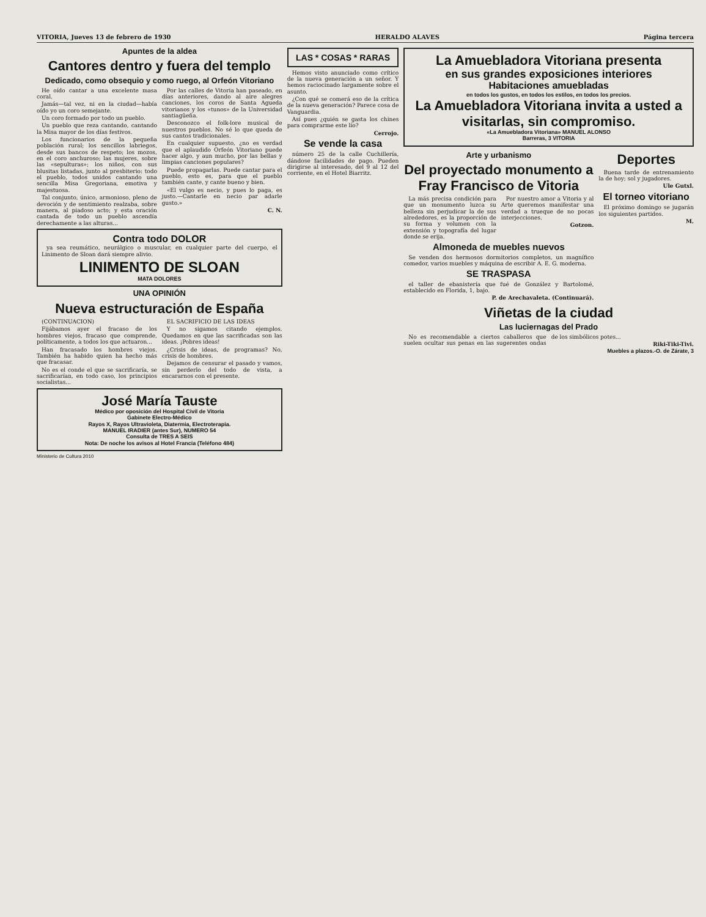VITORIA, Jueves 13 de febrero de 1930 HERALDO ALAVES Página tercera
Apuntes de la aldea
Cantores dentro y fuera del templo
Dedicado, como obsequio y como ruego, al Orfeón Vitoriano
He oído cantar a una excelente masa coral.
Jamás—tal vez, ni en la ciudad—había oído yo un coro semejante.
Un coro formado por todo un pueblo.
Un pueblo que reza cantando, cantando la Misa mayor de los días festivos.
Los funcionarios de la pequeña población rural; los sencillos labriegos, desde sus bancos de respeto; los mozos, en el coro anchuroso; las mujeres, sobre las «sepulturas»; los niños, con sus blusitas listadas, junto al presbiterio: todo el pueblo, todos unidos cantando una sencilla Misa Gregoriana, emotiva y majestuosa.
Tal conjunto, único, armonioso, pleno de devoción y de sentimiento realzaba, sobre manera, al piadoso acto; y esta oración cantada de todo un pueblo ascendía derechamente a las alturas...
Por las calles de Vitoria han paseado, en días anteriores, dando al aire alegres canciones, los coros de Santa Agueda vitorianos y los «tunos» de la Universidad santiagüeña.
Desconozco el folk-lore musical de nuestros pueblos. No sé lo que queda de sus cantos tradicionales.
En cualquier supuesto, ¿no es verdad que el aplaudido Orfeón Vitoriano puede hacer algo, y aun mucho, por las bellas y limpias canciones populares?
Puede propagarlas. Puede cantar para el pueblo, esto es, para que el pueblo también cante, y cante bueno y bien.
«El vulgo es necio, y pues lo paga, es justo.—Cantarle en necio par adarle gusto.»
C. N.
Contra todo DOLOR
ya sea reumático, neurálgico o muscular, en cualquier parte del cuerpo, el Linimento de Sloan dará siempre alivio.
LINIMENTO DE SLOAN
MATA DOLORES
UNA OPINIÓN
Nueva estructuración de España
(CONTINUACION)
Fijábamos ayer el fracaso de los hombres viejos, fracaso que comprende, políticamente, a todos los que actuaron...
Han fracasado los hombres viejos. También ha habido quien ha hecho más que fracasar.
No es el conde el que se sacrificaría, se sacrificarían, en todo caso, los principios socialistas...
EL SACRIFICIO DE LAS IDEAS
Y no sigamos citando ejemplos. Quedamos en que las sacrificadas son las ideas. ¡Pobres ideas!
¿Crisis de ideas, de programas? No, crisis de hombres.
Dejamos de censurar el pasado y vamos, sin perderlo del todo de vista, a encararnos con el presente.
José María Tauste
Médico por oposición del Hospital Civil de Vitoria
Gabinete Electro-Médico
Rayos X, Rayos Ultravioleta, Diatermia, Electroterapia.
MANUEL IRADIER (antes Sur), NUMERO 54
Consulta de TRES A SEIS
Nota: De noche los avisos al Hotel Francia (Teléfono 484)
LAS * COSAS * RARAS
Hemos visto anunciado como crítico de la nueva generación a un señor. Y hemos raciocinado largamente sobre el asunto.
¿Con qué se comerá eso de la crítica de la nueva generación? Parece cosa de Vanguardia.
Así pues ¿quién se gasta los chines para comprarme este lío?
Cerrojo.
Se vende la casa
número 25 de la calle Cuchillería, dándose facilidades de pago. Pueden dirigirse al interesado, del 9 al 12 del corriente, en el Hotel Biarritz.
La Amuebladora Vitoriana presenta
en sus grandes exposiciones interiores
Habitaciones amuebladas
en todos los gustos, en todos los estilos, en todos los precios.
La Amuebladora Vitoriana invita a usted a visitarlas, sin compromiso.
«La Amuebladora Vitoriana» MANUEL ALONSO
Barreras, 3 VITORIA
Arte y urbanismo
Del proyectado monumento a Fray Francisco de Vitoria
La más precisa condición para que un monumento luzca su belleza sin perjudicar la de sus alrededores, es la proporción de su forma y volumen con la extensión y topografía del lugar donde se erija.
Por nuestro amor a Vitoria y al Arte queremos manifestar una verdad a trueque de no pocas interjecciones.
Gotzon.
Almoneda de muebles nuevos
Se venden dos hermosos dormitorios completos, un magnífico comedor, varios muebles y máquina de escribir A. E. G. moderna.
SE TRASPASA
el taller de ebanistería que fué de González y Bartolomé, establecido en Florida, 1, bajo.
P. de Arechavaleta. (Continuará).
Deportes
Buena tarde de entrenamiento la de hoy; sol y jugadores.
Ule Gutxl.
El torneo vitoriano
El próximo domingo se jugarán los siguientes partidos.
M.
Viñetas de la ciudad
Las luciernagas del Prado
No es recomendable a ciertos caballeros que suelen ocultar sus penas en las sugerentes ondas de los simbólicos potes...
Riki-Tiki-Tivi.
Muebles a plazos.-O. de Zárate, 3
Ministerio de Cultura 2010